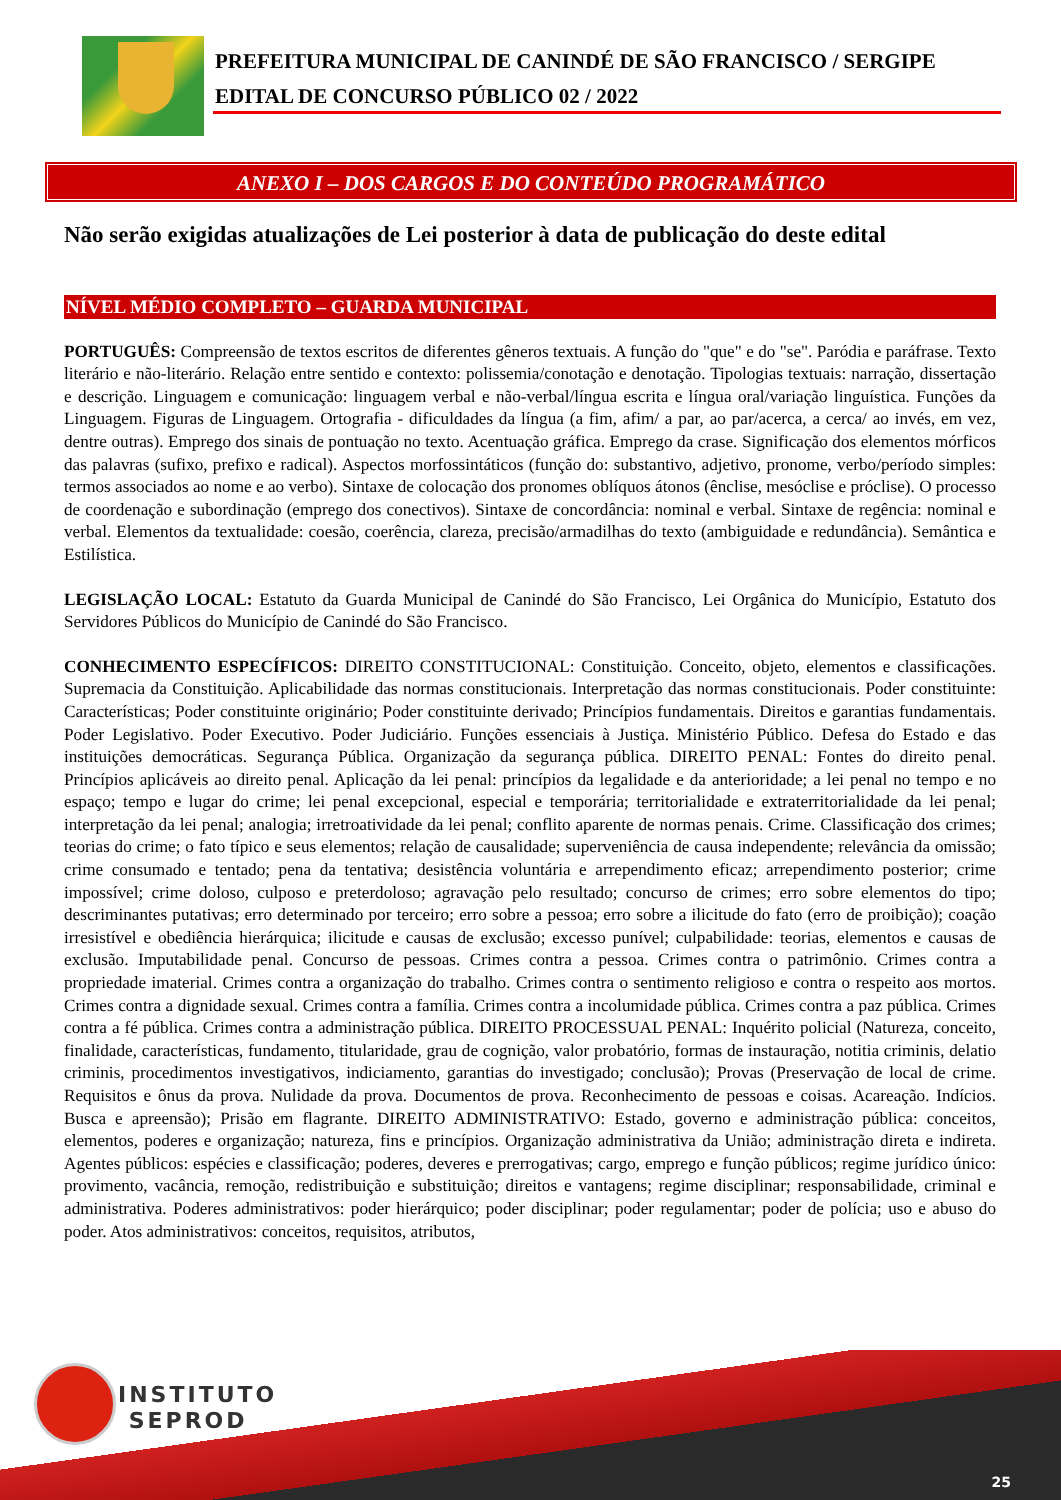PREFEITURA MUNICIPAL DE CANINDÉ DE SÃO FRANCISCO / SERGIPE
EDITAL DE CONCURSO PÚBLICO 02 / 2022
ANEXO I – DOS CARGOS E DO CONTEÚDO PROGRAMÁTICO
Não serão exigidas atualizações de Lei posterior à data de publicação do deste edital
NÍVEL MÉDIO COMPLETO – GUARDA MUNICIPAL
PORTUGUÊS: Compreensão de textos escritos de diferentes gêneros textuais. A função do "que" e do "se". Paródia e paráfrase. Texto literário e não-literário. Relação entre sentido e contexto: polissemia/conotação e denotação. Tipologias textuais: narração, dissertação e descrição. Linguagem e comunicação: linguagem verbal e não-verbal/língua escrita e língua oral/variação linguística. Funções da Linguagem. Figuras de Linguagem. Ortografia - dificuldades da língua (a fim, afim/ a par, ao par/acerca, a cerca/ ao invés, em vez, dentre outras). Emprego dos sinais de pontuação no texto. Acentuação gráfica. Emprego da crase. Significação dos elementos mórficos das palavras (sufixo, prefixo e radical). Aspectos morfossintáticos (função do: substantivo, adjetivo, pronome, verbo/período simples: termos associados ao nome e ao verbo). Sintaxe de colocação dos pronomes oblíquos átonos (ênclise, mesóclise e próclise). O processo de coordenação e subordinação (emprego dos conectivos). Sintaxe de concordância: nominal e verbal. Sintaxe de regência: nominal e verbal. Elementos da textualidade: coesão, coerência, clareza, precisão/armadilhas do texto (ambiguidade e redundância). Semântica e Estilística.
LEGISLAÇÃO LOCAL: Estatuto da Guarda Municipal de Canindé do São Francisco, Lei Orgânica do Município, Estatuto dos Servidores Públicos do Município de Canindé do São Francisco.
CONHECIMENTO ESPECÍFICOS: DIREITO CONSTITUCIONAL: Constituição. Conceito, objeto, elementos e classificações. Supremacia da Constituição. Aplicabilidade das normas constitucionais. Interpretação das normas constitucionais. Poder constituinte: Características; Poder constituinte originário; Poder constituinte derivado; Princípios fundamentais. Direitos e garantias fundamentais. Poder Legislativo. Poder Executivo. Poder Judiciário. Funções essenciais à Justiça. Ministério Público. Defesa do Estado e das instituições democráticas. Segurança Pública. Organização da segurança pública. DIREITO PENAL: Fontes do direito penal. Princípios aplicáveis ao direito penal. Aplicação da lei penal: princípios da legalidade e da anterioridade; a lei penal no tempo e no espaço; tempo e lugar do crime; lei penal excepcional, especial e temporária; territorialidade e extraterritorialidade da lei penal; interpretação da lei penal; analogia; irretroatividade da lei penal; conflito aparente de normas penais. Crime. Classificação dos crimes; teorias do crime; o fato típico e seus elementos; relação de causalidade; superveniência de causa independente; relevância da omissão; crime consumado e tentado; pena da tentativa; desistência voluntária e arrependimento eficaz; arrependimento posterior; crime impossível; crime doloso, culposo e preterdoloso; agravação pelo resultado; concurso de crimes; erro sobre elementos do tipo; descriminantes putativas; erro determinado por terceiro; erro sobre a pessoa; erro sobre a ilicitude do fato (erro de proibição); coação irresistível e obediência hierárquica; ilicitude e causas de exclusão; excesso punível; culpabilidade: teorias, elementos e causas de exclusão. Imputabilidade penal. Concurso de pessoas. Crimes contra a pessoa. Crimes contra o patrimônio. Crimes contra a propriedade imaterial. Crimes contra a organização do trabalho. Crimes contra o sentimento religioso e contra o respeito aos mortos. Crimes contra a dignidade sexual. Crimes contra a família. Crimes contra a incolumidade pública. Crimes contra a paz pública. Crimes contra a fé pública. Crimes contra a administração pública. DIREITO PROCESSUAL PENAL: Inquérito policial (Natureza, conceito, finalidade, características, fundamento, titularidade, grau de cognição, valor probatório, formas de instauração, notitia criminis, delatio criminis, procedimentos investigativos, indiciamento, garantias do investigado; conclusão); Provas (Preservação de local de crime. Requisitos e ônus da prova. Nulidade da prova. Documentos de prova. Reconhecimento de pessoas e coisas. Acareação. Indícios. Busca e apreensão); Prisão em flagrante. DIREITO ADMINISTRATIVO: Estado, governo e administração pública: conceitos, elementos, poderes e organização; natureza, fins e princípios. Organização administrativa da União; administração direta e indireta. Agentes públicos: espécies e classificação; poderes, deveres e prerrogativas; cargo, emprego e função públicos; regime jurídico único: provimento, vacância, remoção, redistribuição e substituição; direitos e vantagens; regime disciplinar; responsabilidade, criminal e administrativa. Poderes administrativos: poder hierárquico; poder disciplinar; poder regulamentar; poder de polícia; uso e abuso do poder. Atos administrativos: conceitos, requisitos, atributos,
INSTITUTO
SEPROD
25